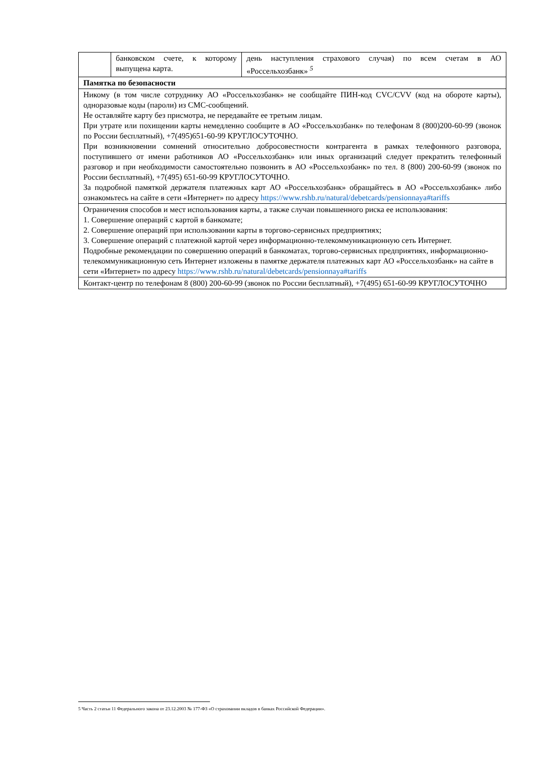| | банковском счете, к которому выпущена карта. | день наступления страхового случая) по всем счетам в АО «Россельхозбанк» <sup>5</sup> |
| Памятка по безопасности | | |
| Никому (в том числе сотруднику АО «Россельхозбанк» не сообщайте ПИН-код CVC/CVV (код на обороте карты), одноразовые коды (пароли) из СМС-сообщений. Не оставляйте карту без присмотра, не передавайте ее третьим лицам. При утрате или похищении карты немедленно сообщите в АО «Россельхозбанк» по телефонам 8 (800)200-60-99 (звонок по России бесплатный), +7(495)651-60-99 КРУГЛОСУТОЧНО. При возникновении сомнений относительно добросовестности контрагента в рамках телефонного разговора, поступившего от имени работников АО «Россельхозбанк» или иных организаций следует прекратить телефонный разговор и при необходимости самостоятельно позвонить в АО «Россельхозбанк» по тел. 8 (800) 200-60-99 (звонок по России бесплатный), +7(495) 651-60-99 КРУГЛОСУТОЧНО. За подробной памяткой держателя платежных карт АО «Россельхозбанк» обращайтесь в АО «Россельхозбанк» либо ознакомьтесь на сайте в сети «Интернет» по адресу https://www.rshb.ru/natural/debetcards/pensionnaya#tariffs | | |
| Ограничения способов и мест использования карты, а также случаи повышенного риска ее использования: 1. Совершение операций с картой в банкомате; 2. Совершение операций при использовании карты в торгово-сервисных предприятиях; 3. Совершение операций с платежной картой через информационно-телекоммуникационную сеть Интернет. Подробные рекомендации по совершению операций в банкоматах, торгово-сервисных предприятиях, информационно-телекоммуникационную сеть Интернет изложены в памятке держателя платежных карт АО «Россельхозбанк» на сайте в сети «Интернет» по адресу https://www.rshb.ru/natural/debetcards/pensionnaya#tariffs | | |
| Контакт-центр по телефонам 8 (800) 200-60-99 (звонок по России бесплатный), +7(495) 651-60-99 КРУГЛОСУТОЧНО | | |
5 Часть 2 статьи 11 Федерального закона от 23.12.2003 № 177-ФЗ «О страховании вкладов в банках Российской Федерации».